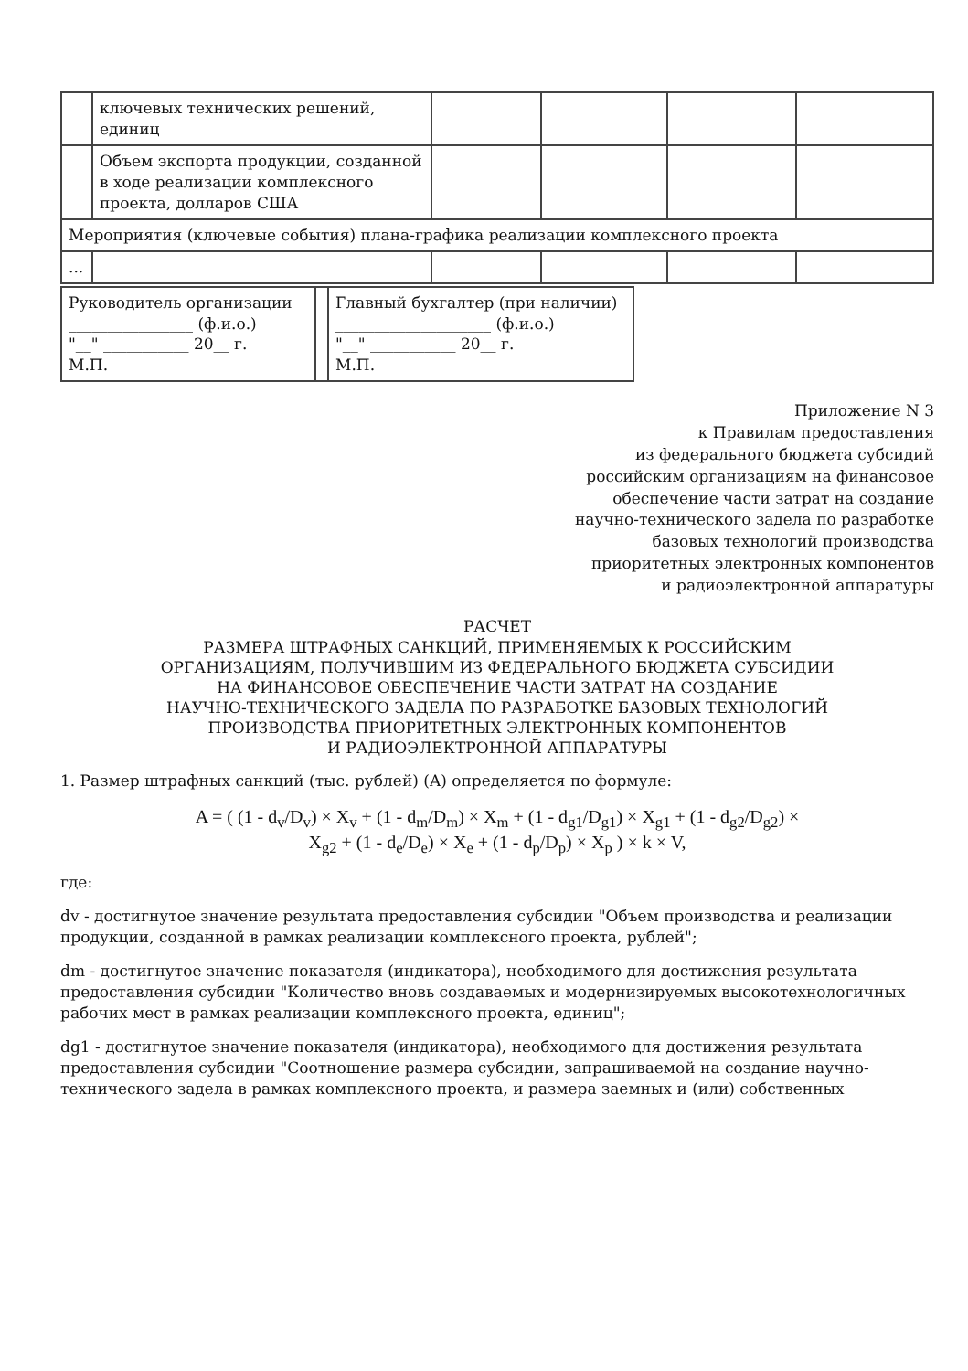| | ключевых технических решений, единиц | | | | |
| | Объем экспорта продукции, созданной в ходе реализации комплексного проекта, долларов США | | | | |
| Мероприятия (ключевые события) плана-графика реализации комплексного проекта | | | | | |
| ... | | | | | |
| Руководитель организации ________________ (ф.и.о.) "__" ___________ 20__ г. М.П. | | Главный бухгалтер (при наличии) ____________________ (ф.и.о.) "__" ___________ 20__ г. М.П. |
Приложение N 3
к Правилам предоставления
из федерального бюджета субсидий
российским организациям на финансовое
обеспечение части затрат на создание
научно-технического задела по разработке
базовых технологий производства
приоритетных электронных компонентов
и радиоэлектронной аппаратуры
РАСЧЕТ
РАЗМЕРА ШТРАФНЫХ САНКЦИЙ, ПРИМЕНЯЕМЫХ К РОССИЙСКИМ
ОРГАНИЗАЦИЯМ, ПОЛУЧИВШИМ ИЗ ФЕДЕРАЛЬНОГО БЮДЖЕТА СУБСИДИИ
НА ФИНАНСОВОЕ ОБЕСПЕЧЕНИЕ ЧАСТИ ЗАТРАТ НА СОЗДАНИЕ
НАУЧНО-ТЕХНИЧЕСКОГО ЗАДЕЛА ПО РАЗРАБОТКЕ БАЗОВЫХ ТЕХНОЛОГИЙ
ПРОИЗВОДСТВА ПРИОРИТЕТНЫХ ЭЛЕКТРОННЫХ КОМПОНЕНТОВ
И РАДИОЭЛЕКТРОННОЙ АППАРАТУРЫ
1. Размер штрафных санкций (тыс. рублей) (A) определяется по формуле:
A = ( (1 - d<sub>v</sub>/D<sub>v</sub>) × X<sub>v</sub> + (1 - d<sub>m</sub>/D<sub>m</sub>) × X<sub>m</sub> + (1 - d<sub>g1</sub>/D<sub>g1</sub>) × X<sub>g1</sub> + (1 - d<sub>g2</sub>/D<sub>g2</sub>) ×
X<sub>g2</sub> + (1 - d<sub>e</sub>/D<sub>e</sub>) × X<sub>e</sub> + (1 - d<sub>p</sub>/D<sub>p</sub>) × X<sub>p</sub> ) × k × V,
где:
dv - достигнутое значение результата предоставления субсидии "Объем производства и реализации продукции, созданной в рамках реализации комплексного проекта, рублей";
dm - достигнутое значение показателя (индикатора), необходимого для достижения результата предоставления субсидии "Количество вновь создаваемых и модернизируемых высокотехнологичных рабочих мест в рамках реализации комплексного проекта, единиц";
dg1 - достигнутое значение показателя (индикатора), необходимого для достижения результата предоставления субсидии "Соотношение размера субсидии, запрашиваемой на создание научно-технического задела в рамках комплексного проекта, и размера заемных и (или) собственных